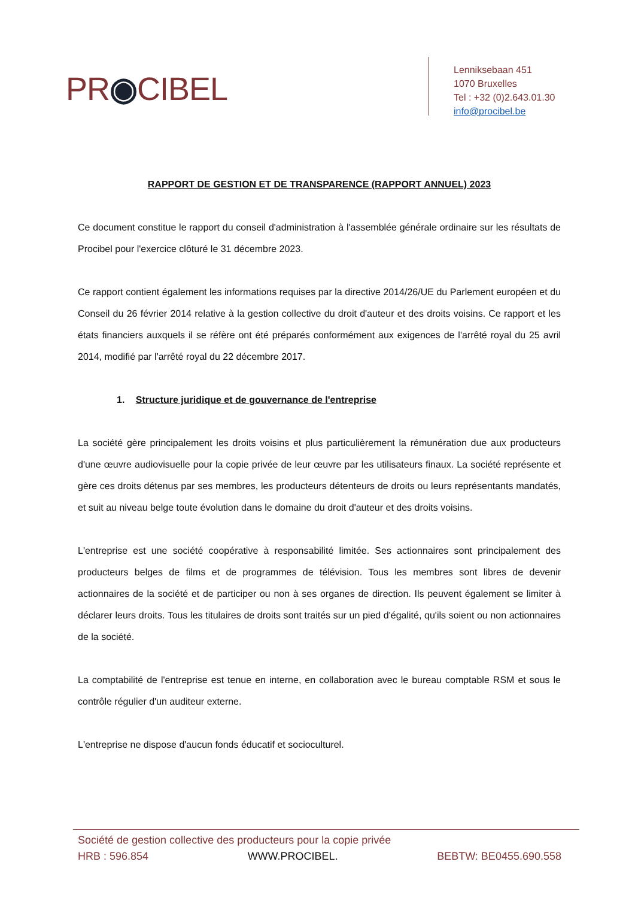PR◉CIBEL
Lenniksebaan 451
1070 Bruxelles
Tel : +32 (0)2.643.01.30
info@procibel.be
RAPPORT DE GESTION ET DE TRANSPARENCE (RAPPORT ANNUEL) 2023
Ce document constitue le rapport du conseil d'administration à l'assemblée générale ordinaire sur les résultats de Procibel pour l'exercice clôturé le 31 décembre 2023.
Ce rapport contient également les informations requises par la directive 2014/26/UE du Parlement européen et du Conseil du 26 février 2014 relative à la gestion collective du droit d'auteur et des droits voisins. Ce rapport et les états financiers auxquels il se réfère ont été préparés conformément aux exigences de l'arrêté royal du 25 avril 2014, modifié par l'arrêté royal du 22 décembre 2017.
1. Structure juridique et de gouvernance de l'entreprise
La société gère principalement les droits voisins et plus particulièrement la rémunération due aux producteurs d'une œuvre audiovisuelle pour la copie privée de leur œuvre par les utilisateurs finaux. La société représente et gère ces droits détenus par ses membres, les producteurs détenteurs de droits ou leurs représentants mandatés, et suit au niveau belge toute évolution dans le domaine du droit d'auteur et des droits voisins.
L'entreprise est une société coopérative à responsabilité limitée. Ses actionnaires sont principalement des producteurs belges de films et de programmes de télévision. Tous les membres sont libres de devenir actionnaires de la société et de participer ou non à ses organes de direction. Ils peuvent également se limiter à déclarer leurs droits. Tous les titulaires de droits sont traités sur un pied d'égalité, qu'ils soient ou non actionnaires de la société.
La comptabilité de l'entreprise est tenue en interne, en collaboration avec le bureau comptable RSM et sous le contrôle régulier d'un auditeur externe.
L'entreprise ne dispose d'aucun fonds éducatif et socioculturel.
Société de gestion collective des producteurs pour la copie privée
HRB : 596.854 WWW.PROCIBEL. BEBTW: BE0455.690.558